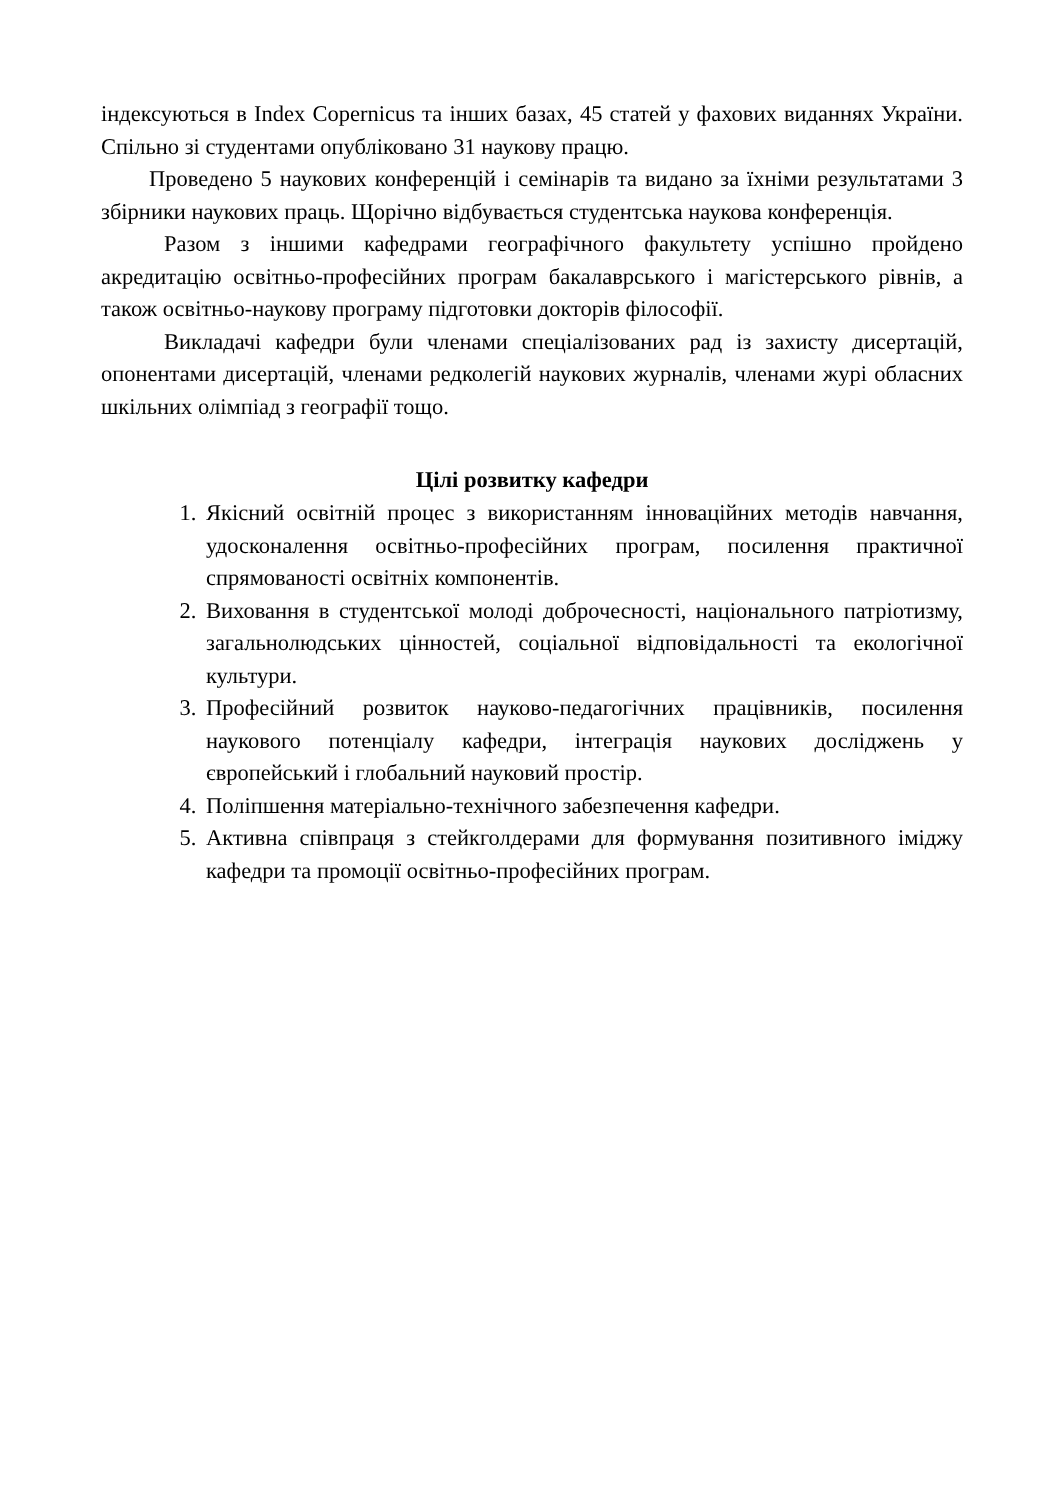індексуються в Index Copernicus та інших базах, 45 статей у фахових виданнях України. Спільно зі студентами опубліковано 31 наукову працю.
Проведено 5 наукових конференцій і семінарів та видано за їхніми результатами 3 збірники наукових праць. Щорічно відбувається студентська наукова конференція.
Разом з іншими кафедрами географічного факультету успішно пройдено акредитацію освітньо-професійних програм бакалаврського і магістерського рівнів, а також освітньо-наукову програму підготовки докторів філософії.
Викладачі кафедри були членами спеціалізованих рад із захисту дисертацій, опонентами дисертацій, членами редколегій наукових журналів, членами журі обласних шкільних олімпіад з географії тощо.
Цілі розвитку кафедри
1. Якісний освітній процес з використанням інноваційних методів навчання, удосконалення освітньо-професійних програм, посилення практичної спрямованості освітніх компонентів.
2. Виховання в студентської молоді доброчесності, національного патріотизму, загальнолюдських цінностей, соціальної відповідальності та екологічної культури.
3. Професійний розвиток науково-педагогічних працівників, посилення наукового потенціалу кафедри, інтеграція наукових досліджень у європейський і глобальний науковий простір.
4. Поліпшення матеріально-технічного забезпечення кафедри.
5. Активна співпраця з стейкголдерами для формування позитивного іміджу кафедри та промоції освітньо-професійних програм.